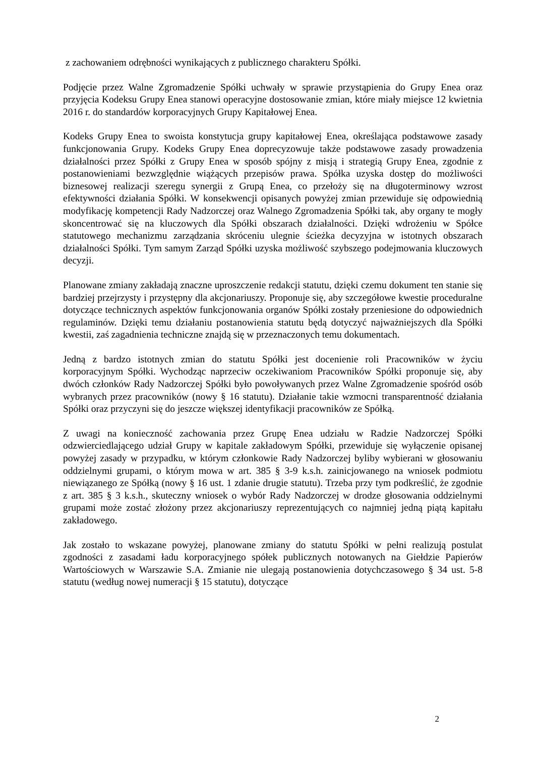z zachowaniem odrębności wynikających z publicznego charakteru Spółki.
Podjęcie przez Walne Zgromadzenie Spółki uchwały w sprawie przystąpienia do Grupy Enea oraz przyjęcia Kodeksu Grupy Enea stanowi operacyjne dostosowanie zmian, które miały miejsce 12 kwietnia 2016 r. do standardów korporacyjnych Grupy Kapitałowej Enea.
Kodeks Grupy Enea to swoista konstytucja grupy kapitałowej Enea, określająca podstawowe zasady funkcjonowania Grupy. Kodeks Grupy Enea doprecyzowuje także podstawowe zasady prowadzenia działalności przez Spółki z Grupy Enea w sposób spójny z misją i strategią Grupy Enea, zgodnie z postanowieniami bezwzględnie wiążących przepisów prawa. Spółka uzyska dostęp do możliwości biznesowej realizacji szeregu synergii z Grupą Enea, co przełoży się na długoterminowy wzrost efektywności działania Spółki. W konsekwencji opisanych powyżej zmian przewiduje się odpowiednią modyfikację kompetencji Rady Nadzorczej oraz Walnego Zgromadzenia Spółki tak, aby organy te mogły skoncentrować się na kluczowych dla Spółki obszarach działalności. Dzięki wdrożeniu w Spółce statutowego mechanizmu zarządzania skróceniu ulegnie ścieżka decyzyjna w istotnych obszarach działalności Spółki. Tym samym Zarząd Spółki uzyska możliwość szybszego podejmowania kluczowych decyzji.
Planowane zmiany zakładają znaczne uproszczenie redakcji statutu, dzięki czemu dokument ten stanie się bardziej przejrzysty i przystępny dla akcjonariuszy. Proponuje się, aby szczegółowe kwestie proceduralne dotyczące technicznych aspektów funkcjonowania organów Spółki zostały przeniesione do odpowiednich regulaminów. Dzięki temu działaniu postanowienia statutu będą dotyczyć najważniejszych dla Spółki kwestii, zaś zagadnienia techniczne znajdą się w przeznaczonych temu dokumentach.
Jedną z bardzo istotnych zmian do statutu Spółki jest docenienie roli Pracowników w życiu korporacyjnym Spółki. Wychodząc naprzeciw oczekiwaniom Pracowników Spółki proponuje się, aby dwóch członków Rady Nadzorczej Spółki było powoływanych przez Walne Zgromadzenie spośród osób wybranych przez pracowników (nowy § 16 statutu). Działanie takie wzmocni transparentność działania Spółki oraz przyczyni się do jeszcze większej identyfikacji pracowników ze Spółką.
Z uwagi na konieczność zachowania przez Grupę Enea udziału w Radzie Nadzorczej Spółki odzwierciedlającego udział Grupy w kapitale zakładowym Spółki, przewiduje się wyłączenie opisanej powyżej zasady w przypadku, w którym członkowie Rady Nadzorczej byliby wybierani w głosowaniu oddzielnymi grupami, o którym mowa w art. 385 § 3-9 k.s.h. zainicjowanego na wniosek podmiotu niewiązanego ze Spółką (nowy § 16 ust. 1 zdanie drugie statutu). Trzeba przy tym podkreślić, że zgodnie z art. 385 § 3 k.s.h., skuteczny wniosek o wybór Rady Nadzorczej w drodze głosowania oddzielnymi grupami może zostać złożony przez akcjonariuszy reprezentujących co najmniej jedną piątą kapitału zakładowego.
Jak zostało to wskazane powyżej, planowane zmiany do statutu Spółki w pełni realizują postulat zgodności z zasadami ładu korporacyjnego spółek publicznych notowanych na Giełdzie Papierów Wartościowych w Warszawie S.A. Zmianie nie ulegają postanowienia dotychczasowego § 34 ust. 5-8 statutu (według nowej numeracji § 15 statutu), dotyczące
2